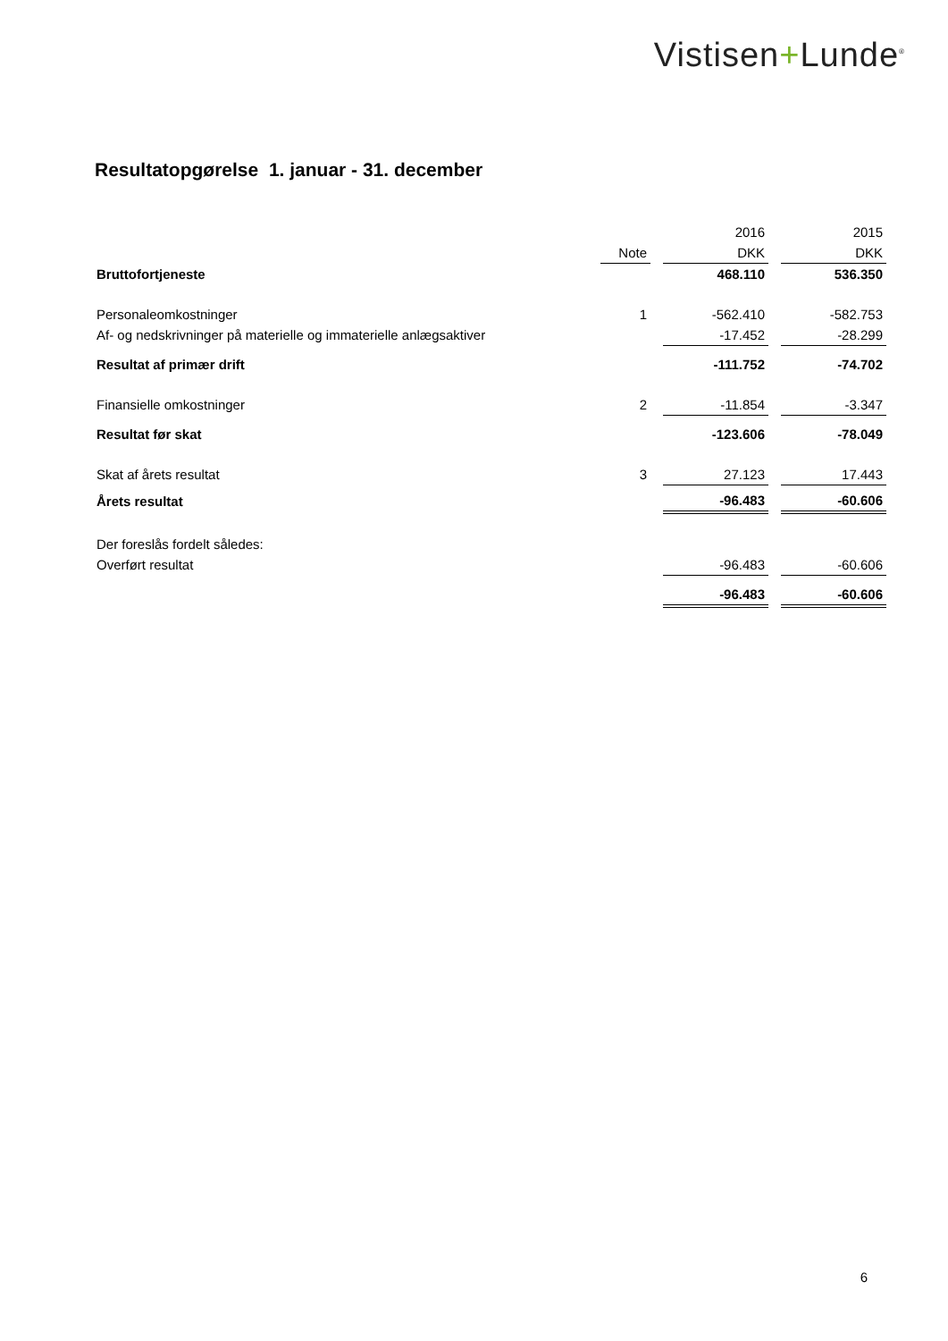Vistisen+Lunde<sup>®</sup>
Resultatopgørelse 1. januar - 31. december
| | | | 2016 | | 2015 |
| | Note | | DKK | | DKK |
| Bruttofortjeneste | | | 468.110 | | 536.350 |
| Personaleomkostninger | 1 | | -562.410 | | -582.753 |
| Af- og nedskrivninger på materielle og immaterielle anlægsaktiver | | | -17.452 | | -28.299 |
| Resultat af primær drift | | | -111.752 | | -74.702 |
| Finansielle omkostninger | 2 | | -11.854 | | -3.347 |
| Resultat før skat | | | -123.606 | | -78.049 |
| Skat af årets resultat | 3 | | 27.123 | | 17.443 |
| Årets resultat | | | -96.483 | | -60.606 |
| Der foreslås fordelt således: | | | | | |
| Overført resultat | | | -96.483 | | -60.606 |
| | | | -96.483 | | -60.606 |
6